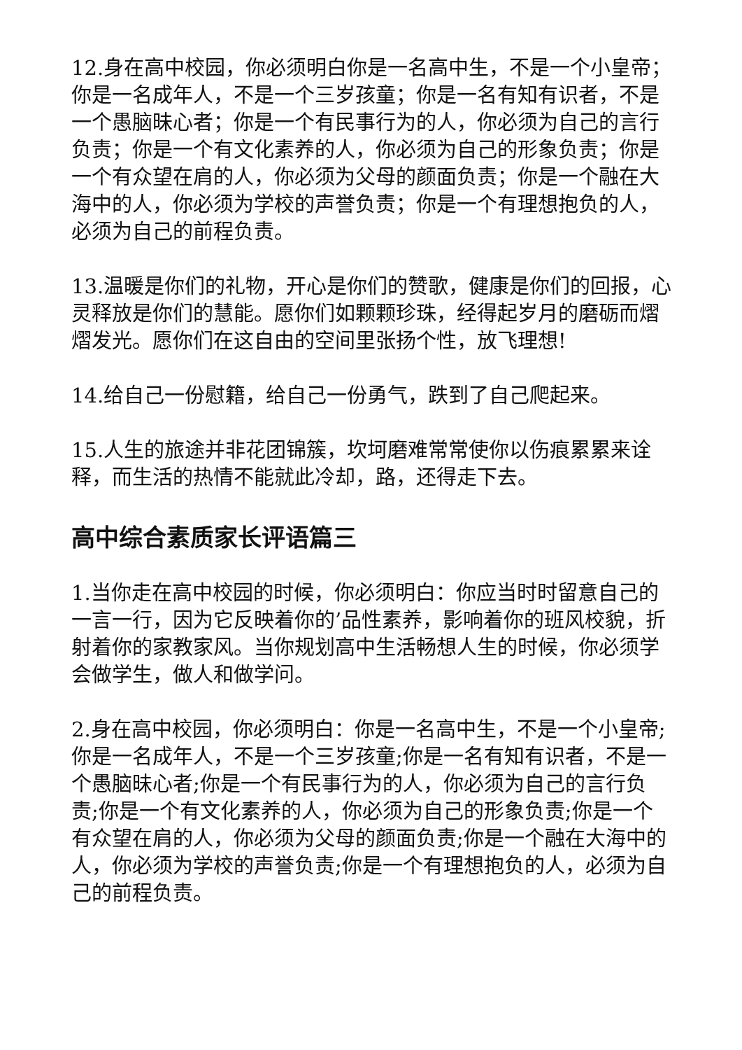12.身在高中校园，你必须明白你是一名高中生，不是一个小皇帝；你是一名成年人，不是一个三岁孩童；你是一名有知有识者，不是一个愚脑昧心者；你是一个有民事行为的人，你必须为自己的言行负责；你是一个有文化素养的人，你必须为自己的形象负责；你是一个有众望在肩的人，你必须为父母的颜面负责；你是一个融在大海中的人，你必须为学校的声誉负责；你是一个有理想抱负的人，必须为自己的前程负责。
13.温暖是你们的礼物，开心是你们的赞歌，健康是你们的回报，心灵释放是你们的慧能。愿你们如颗颗珍珠，经得起岁月的磨砺而熠熠发光。愿你们在这自由的空间里张扬个性，放飞理想!
14.给自己一份慰籍，给自己一份勇气，跌到了自己爬起来。
15.人生的旅途并非花团锦簇，坎坷磨难常常使你以伤痕累累来诠释，而生活的热情不能就此冷却，路，还得走下去。
高中综合素质家长评语篇三
1.当你走在高中校园的时候，你必须明白：你应当时时留意自己的一言一行，因为它反映着你的’品性素养，影响着你的班风校貌，折射着你的家教家风。当你规划高中生活畅想人生的时候，你必须学会做学生，做人和做学问。
2.身在高中校园，你必须明白：你是一名高中生，不是一个小皇帝;你是一名成年人，不是一个三岁孩童;你是一名有知有识者，不是一个愚脑昧心者;你是一个有民事行为的人，你必须为自己的言行负责;你是一个有文化素养的人，你必须为自己的形象负责;你是一个有众望在肩的人，你必须为父母的颜面负责;你是一个融在大海中的人，你必须为学校的声誉负责;你是一个有理想抱负的人，必须为自己的前程负责。